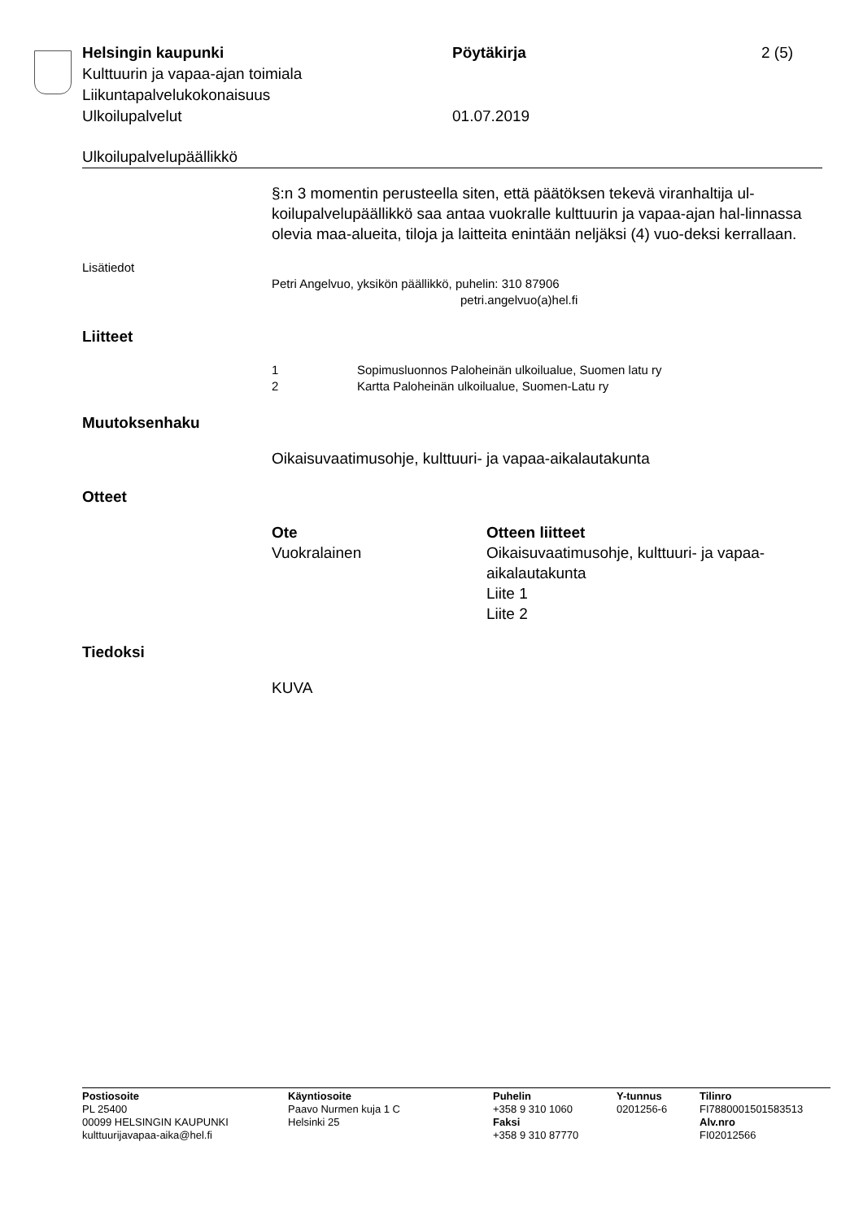Helsingin kaupunki Pöytäkirja 2 (5)
Kulttuurin ja vapaa-ajan toimiala
Liikuntapalvelukokonaisuus
Ulkoilupalvelut 01.07.2019
Ulkoilupalvelupäällikkö
§:n 3 momentin perusteella siten, että päätöksen tekevä viranhaltija ul-koilupalvelupäällikkö saa antaa vuokralle kulttuurin ja vapaa-ajan hal-linnassa olevia maa-alueita, tiloja ja laitteita enintään neljäksi (4) vuo-deksi kerrallaan.
Lisätiedot
Petri Angelvuo, yksikön päällikkö, puhelin: 310 87906
petri.angelvuo(a)hel.fi
Liitteet
1 Sopimusluonnos Paloheinän ulkoilualue, Suomen latu ry
2 Kartta Paloheinän ulkoilualue, Suomen-Latu ry
Muutoksenhaku
Oikaisuvaatimusohje, kulttuuri- ja vapaa-aikalautakunta
Otteet
Ote
Vuokralainen
Otteen liitteet
Oikaisuvaatimusohje, kulttuuri- ja vapaa-aikalautakunta
Liite 1
Liite 2
Tiedoksi
KUVA
Postiosoite
PL 25400
00099 HELSINGIN KAUPUNKI
kulttuurijavapaa-aika@hel.fi
Käyntiosoite
Paavo Nurmen kuja 1 C
Helsinki 25
Puhelin
+358 9 310 1060
Faksi
+358 9 310 87770
Y-tunnus
0201256-6
Tilinro
FI7880001501583513
Alv.nro
FI02012566